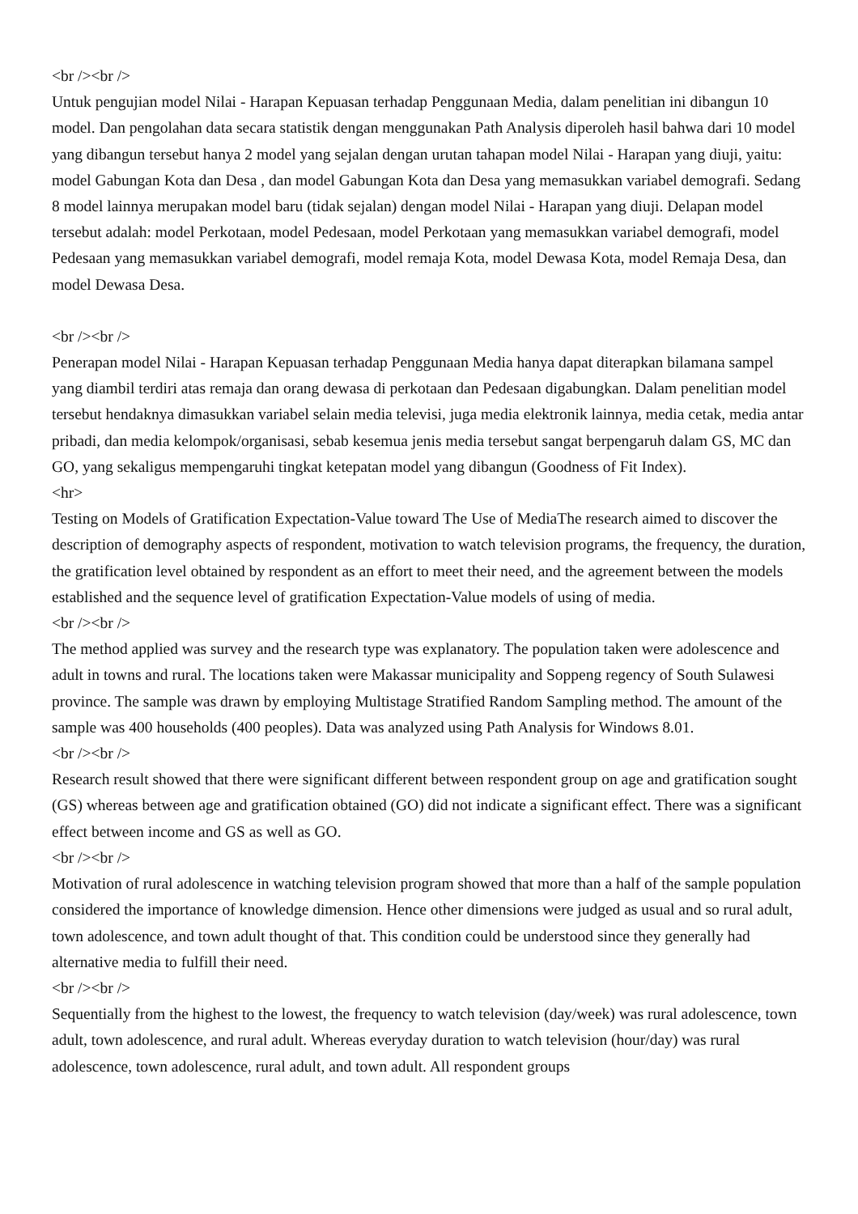<br /><br />
Untuk pengujian model Nilai - Harapan Kepuasan terhadap Penggunaan Media, dalam penelitian ini dibangun 10 model. Dan pengolahan data secara statistik dengan menggunakan Path Analysis diperoleh hasil bahwa dari 10 model yang dibangun tersebut hanya 2 model yang sejalan dengan urutan tahapan model Nilai - Harapan yang diuji, yaitu: model Gabungan Kota dan Desa , dan model Gabungan Kota dan Desa yang memasukkan variabel demografi. Sedang 8 model lainnya merupakan model baru (tidak sejalan) dengan model Nilai - Harapan yang diuji. Delapan model tersebut adalah: model Perkotaan, model Pedesaan, model Perkotaan yang memasukkan variabel demografi, model Pedesaan yang memasukkan variabel demografi, model remaja Kota, model Dewasa Kota, model Remaja Desa, dan model Dewasa Desa.
<br /><br />
Penerapan model Nilai - Harapan Kepuasan terhadap Penggunaan Media hanya dapat diterapkan bilamana sampel yang diambil terdiri atas remaja dan orang dewasa di perkotaan dan Pedesaan digabungkan. Dalam penelitian model tersebut hendaknya dimasukkan variabel selain media televisi, juga media elektronik lainnya, media cetak, media antar pribadi, dan media kelompok/organisasi, sebab kesemua jenis media tersebut sangat berpengaruh dalam GS, MC dan GO, yang sekaligus mempengaruhi tingkat ketepatan model yang dibangun (Goodness of Fit Index).
<hr>
Testing on Models of Gratification Expectation-Value toward The Use of MediaThe research aimed to discover the description of demography aspects of respondent, motivation to watch television programs, the frequency, the duration, the gratification level obtained by respondent as an effort to meet their need, and the agreement between the models established and the sequence level of gratification Expectation-Value models of using of media.
<br /><br />
The method applied was survey and the research type was explanatory. The population taken were adolescence and adult in towns and rural. The locations taken were Makassar municipality and Soppeng regency of South Sulawesi province. The sample was drawn by employing Multistage Stratified Random Sampling method. The amount of the sample was 400 households (400 peoples). Data was analyzed using Path Analysis for Windows 8.01.
<br /><br />
Research result showed that there were significant different between respondent group on age and gratification sought (GS) whereas between age and gratification obtained (GO) did not indicate a significant effect. There was a significant effect between income and GS as well as GO.
<br /><br />
Motivation of rural adolescence in watching television program showed that more than a half of the sample population considered the importance of knowledge dimension. Hence other dimensions were judged as usual and so rural adult, town adolescence, and town adult thought of that. This condition could be understood since they generally had alternative media to fulfill their need.
<br /><br />
Sequentially from the highest to the lowest, the frequency to watch television (day/week) was rural adolescence, town adult, town adolescence, and rural adult. Whereas everyday duration to watch television (hour/day) was rural adolescence, town adolescence, rural adult, and town adult. All respondent groups